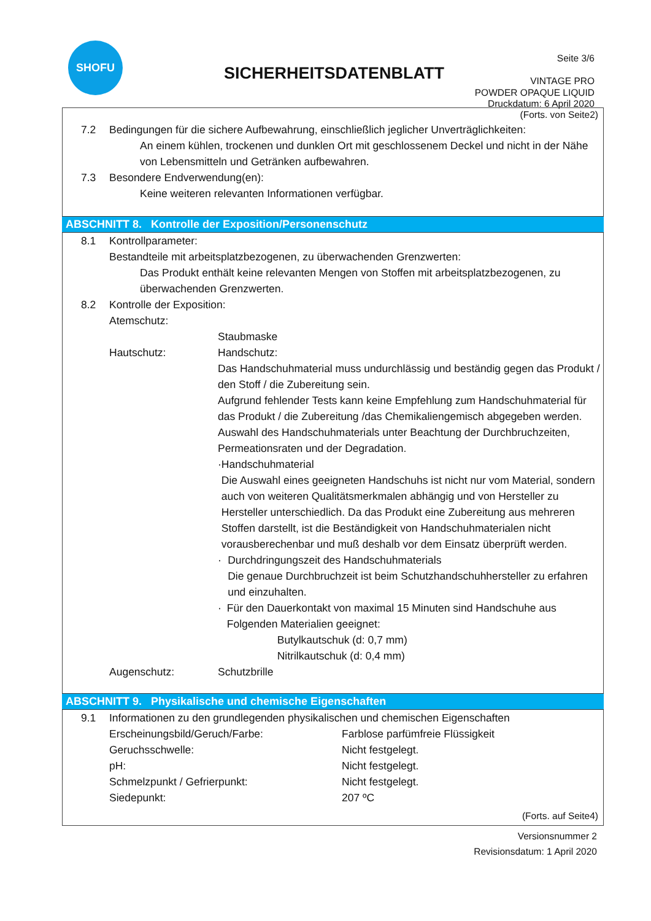SHOFU
SICHERHEITSDATENBLATT
Seite 3/6
VINTAGE PRO
POWDER OPAQUE LIQUID
Druckdatum: 6 April 2020
(Forts. von Seite2)
7.2 Bedingungen für die sichere Aufbewahrung, einschließlich jeglicher Unverträglichkeiten:
An einem kühlen, trockenen und dunklen Ort mit geschlossenem Deckel und nicht in der Nähe von Lebensmitteln und Getränken aufbewahren.
7.3 Besondere Endverwendung(en):
Keine weiteren relevanten Informationen verfügbar.
ABSCHNITT 8. Kontrolle der Exposition/Personenschutz
8.1 Kontrollparameter:
Bestandteile mit arbeitsplatzbezogenen, zu überwachenden Grenzwerten:
Das Produkt enthält keine relevanten Mengen von Stoffen mit arbeitsplatzbezogenen, zu überwachenden Grenzwerten.
8.2 Kontrolle der Exposition:
Atemschutz:
Staubmaske
Hautschutz: Handschutz:
Das Handschuhmaterial muss undurchlässig und beständig gegen das Produkt / den Stoff / die Zubereitung sein.
Aufgrund fehlender Tests kann keine Empfehlung zum Handschuhmaterial für das Produkt / die Zubereitung /das Chemikaliengemisch abgegeben werden. Auswahl des Handschuhmaterials unter Beachtung der Durchbruchzeiten, Permeationsraten und der Degradation.
· Handschuhmaterial
Die Auswahl eines geeigneten Handschuhs ist nicht nur vom Material, sondern auch von weiteren Qualitätsmerkmalen abhängig und von Hersteller zu Hersteller unterschiedlich. Da das Produkt eine Zubereitung aus mehreren Stoffen darstellt, ist die Beständigkeit von Handschuhmaterialen nicht vorausberechenbar und muß deshalb vor dem Einsatz überprüft werden.
· Durchdringungszeit des Handschuhmaterials
Die genaue Durchbruchzeit ist beim Schutzhandschuhhersteller zu erfahren und einzuhalten.
· Für den Dauerkontakt von maximal 15 Minuten sind Handschuhe aus Folgenden Materialien geeignet:
Butylkautschuk (d: 0,7 mm)
Nitrilkautschuk (d: 0,4 mm)
Augenschutz: Schutzbrille
ABSCHNITT 9. Physikalische und chemische Eigenschaften
9.1 Informationen zu den grundlegenden physikalischen und chemischen Eigenschaften
Erscheinungsbild/Geruch/Farbe: Farblose parfümfreie Flüssigkeit
Geruchsschwelle: Nicht festgelegt.
pH: Nicht festgelegt.
Schmelzpunkt / Gefrierpunkt: Nicht festgelegt.
Siedepunkt: 207 ºC
(Forts. auf Seite4)
Versionsnummer 2
Revisionsdatum: 1 April 2020